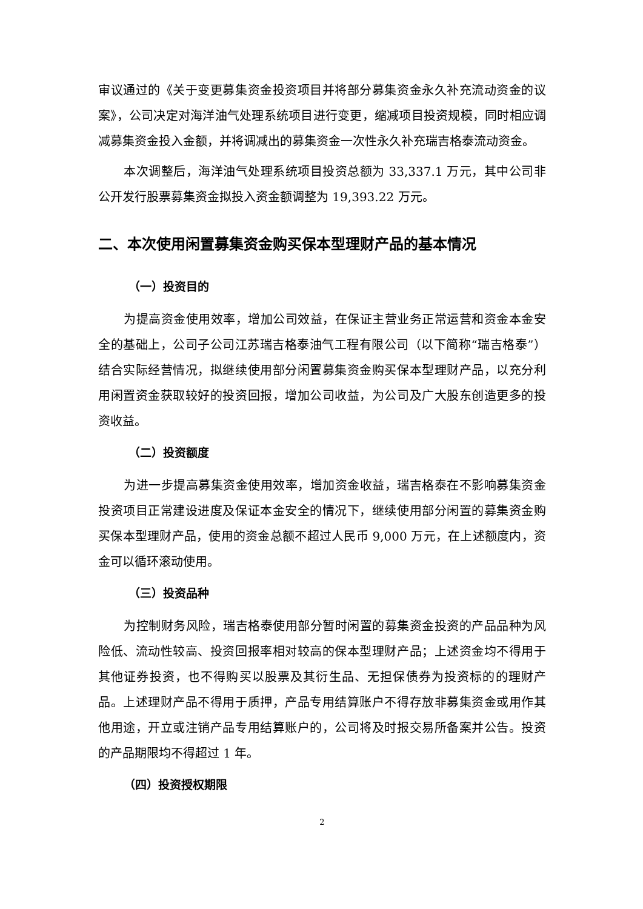审议通过的《关于变更募集资金投资项目并将部分募集资金永久补充流动资金的议案》，公司决定对海洋油气处理系统项目进行变更，缩减项目投资规模，同时相应调减募集资金投入金额，并将调减出的募集资金一次性永久补充瑞吉格泰流动资金。
本次调整后，海洋油气处理系统项目投资总额为 33,337.1 万元，其中公司非公开发行股票募集资金拟投入资金额调整为 19,393.22 万元。
二、本次使用闲置募集资金购买保本型理财产品的基本情况
（一）投资目的
为提高资金使用效率，增加公司效益，在保证主营业务正常运营和资金本金安全的基础上，公司子公司江苏瑞吉格泰油气工程有限公司（以下简称“瑞吉格泰”）结合实际经营情况，拟继续使用部分闲置募集资金购买保本型理财产品，以充分利用闲置资金获取较好的投资回报，增加公司收益，为公司及广大股东创造更多的投资收益。
（二）投资额度
为进一步提高募集资金使用效率，增加资金收益，瑞吉格泰在不影响募集资金投资项目正常建设进度及保证本金安全的情况下，继续使用部分闲置的募集资金购买保本型理财产品，使用的资金总额不超过人民币 9,000 万元，在上述额度内，资金可以循环滚动使用。
（三）投资品种
为控制财务风险，瑞吉格泰使用部分暂时闲置的募集资金投资的产品品种为风险低、流动性较高、投资回报率相对较高的保本型理财产品；上述资金均不得用于其他证券投资，也不得购买以股票及其衍生品、无担保债券为投资标的的理财产品。上述理财产品不得用于质押，产品专用结算账户不得存放非募集资金或用作其他用途，开立或注销产品专用结算账户的，公司将及时报交易所备案并公告。投资的产品期限均不得超过 1 年。
（四）投资授权期限
2